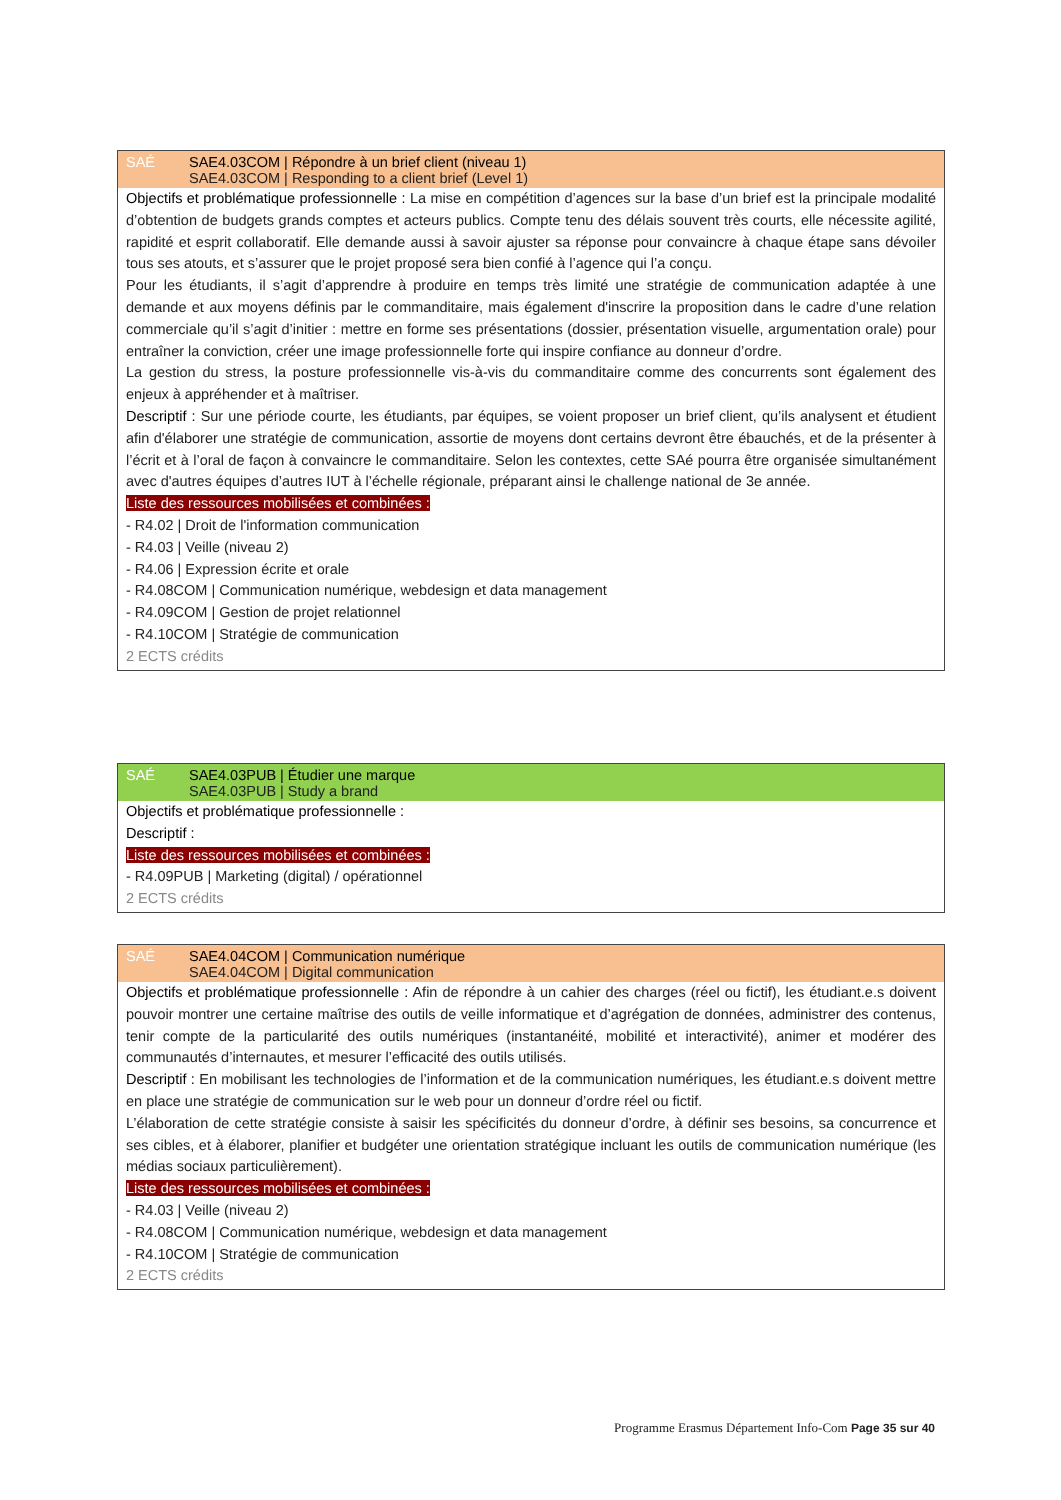SAÉ SAE4.03COM | Répondre à un brief client (niveau 1)
SAE4.03COM | Responding to a client brief (Level 1)
Objectifs et problématique professionnelle : La mise en compétition d’agences sur la base d’un brief est la principale modalité d’obtention de budgets grands comptes et acteurs publics. Compte tenu des délais souvent très courts, elle nécessite agilité, rapidité et esprit collaboratif. Elle demande aussi à savoir ajuster sa réponse pour convaincre à chaque étape sans dévoiler tous ses atouts, et s’assurer que le projet proposé sera bien confié à l’agence qui l’a conçu.
Pour les étudiants, il s’agit d’apprendre à produire en temps très limité une stratégie de communication adaptée à une demande et aux moyens définis par le commanditaire, mais également d'inscrire la proposition dans le cadre d’une relation commerciale qu’il s’agit d’initier : mettre en forme ses présentations (dossier, présentation visuelle, argumentation orale) pour entraîner la conviction, créer une image professionnelle forte qui inspire confiance au donneur d’ordre.
La gestion du stress, la posture professionnelle vis-à-vis du commanditaire comme des concurrents sont également des enjeux à appréhender et à maîtriser.
Descriptif : Sur une période courte, les étudiants, par équipes, se voient proposer un brief client, qu’ils analysent et étudient afin d'élaborer une stratégie de communication, assortie de moyens dont certains devront être ébauchés, et de la présenter à l’écrit et à l’oral de façon à convaincre le commanditaire. Selon les contextes, cette SAé pourra être organisée simultanément avec d'autres équipes d’autres IUT à l’échelle régionale, préparant ainsi le challenge national de 3e année.
Liste des ressources mobilisées et combinées :
- R4.02 | Droit de l'information communication
- R4.03 | Veille (niveau 2)
- R4.06 | Expression écrite et orale
- R4.08COM | Communication numérique, webdesign et data management
- R4.09COM | Gestion de projet relationnel
- R4.10COM | Stratégie de communication
2 ECTS crédits
SAÉ SAE4.03PUB | Étudier une marque
SAE4.03PUB | Study a brand
Objectifs et problématique professionnelle :
Descriptif :
Liste des ressources mobilisées et combinées :
- R4.09PUB | Marketing (digital) / opérationnel
2 ECTS crédits
SAÉ SAE4.04COM | Communication numérique
SAE4.04COM | Digital communication
Objectifs et problématique professionnelle : Afin de répondre à un cahier des charges (réel ou fictif), les étudiant.e.s doivent pouvoir montrer une certaine maîtrise des outils de veille informatique et d’agrégation de données, administrer des contenus, tenir compte de la particularité des outils numériques (instantanéité, mobilité et interactivité), animer et modérer des communautés d’internautes, et mesurer l’efficacité des outils utilisés.
Descriptif : En mobilisant les technologies de l’information et de la communication numériques, les étudiant.e.s doivent mettre en place une stratégie de communication sur le web pour un donneur d’ordre réel ou fictif.
L’élaboration de cette stratégie consiste à saisir les spécificités du donneur d’ordre, à définir ses besoins, sa concurrence et ses cibles, et à élaborer, planifier et budgéter une orientation stratégique incluant les outils de communication numérique (les médias sociaux particulièrement).
Liste des ressources mobilisées et combinées :
- R4.03 | Veille (niveau 2)
- R4.08COM | Communication numérique, webdesign et data management
- R4.10COM | Stratégie de communication
2 ECTS crédits
Programme Erasmus Département Info-Com Page 35 sur 40